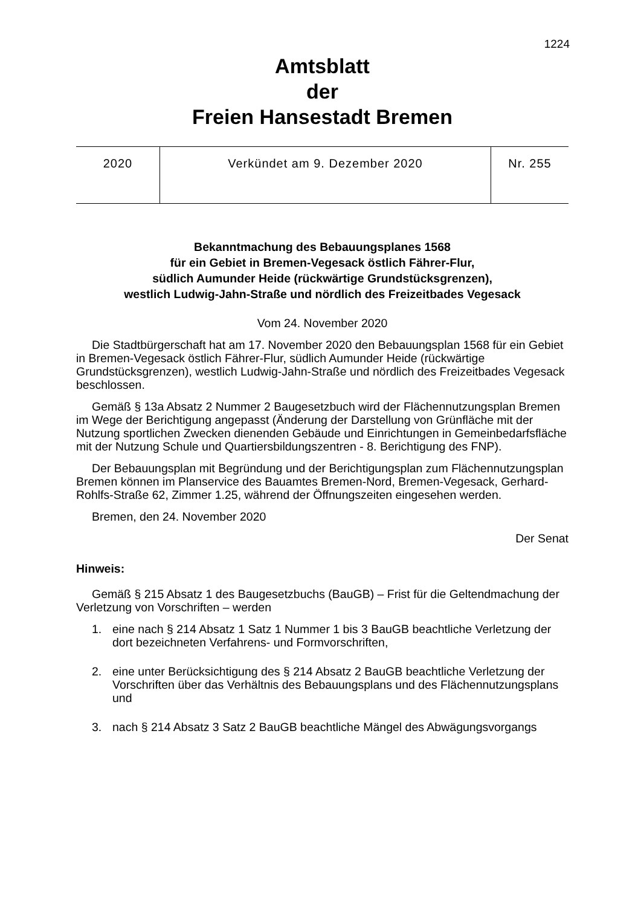1224
Amtsblatt
der
Freien Hansestadt Bremen
| 2020 | Verkündet am 9. Dezember 2020 | Nr. 255 |
Bekanntmachung des Bebauungsplanes 1568
für ein Gebiet in Bremen-Vegesack östlich Fährer-Flur,
südlich Aumunder Heide (rückwärtige Grundstücksgrenzen),
westlich Ludwig-Jahn-Straße und nördlich des Freizeitbades Vegesack
Vom 24. November 2020
Die Stadtbürgerschaft hat am 17. November 2020 den Bebauungsplan 1568 für ein Gebiet in Bremen-Vegesack östlich Fährer-Flur, südlich Aumunder Heide (rückwärtige Grundstücksgrenzen), westlich Ludwig-Jahn-Straße und nördlich des Freizeitbades Vegesack beschlossen.
Gemäß § 13a Absatz 2 Nummer 2 Baugesetzbuch wird der Flächennutzungsplan Bremen im Wege der Berichtigung angepasst (Änderung der Darstellung von Grünfläche mit der Nutzung sportlichen Zwecken dienenden Gebäude und Einrichtungen in Gemeinbedarfsfläche mit der Nutzung Schule und Quartiersbildungszentren - 8. Berichtigung des FNP).
Der Bebauungsplan mit Begründung und der Berichtigungsplan zum Flächennutzungsplan Bremen können im Planservice des Bauamtes Bremen-Nord, Bremen-Vegesack, Gerhard-Rohlfs-Straße 62, Zimmer 1.25, während der Öffnungszeiten eingesehen werden.
Bremen, den 24. November 2020
Der Senat
Hinweis:
Gemäß § 215 Absatz 1 des Baugesetzbuchs (BauGB) – Frist für die Geltendmachung der Verletzung von Vorschriften – werden
1. eine nach § 214 Absatz 1 Satz 1 Nummer 1 bis 3 BauGB beachtliche Verletzung der dort bezeichneten Verfahrens- und Formvorschriften,
2. eine unter Berücksichtigung des § 214 Absatz 2 BauGB beachtliche Verletzung der Vorschriften über das Verhältnis des Bebauungsplans und des Flächennutzungsplans und
3. nach § 214 Absatz 3 Satz 2 BauGB beachtliche Mängel des Abwägungsvorgangs